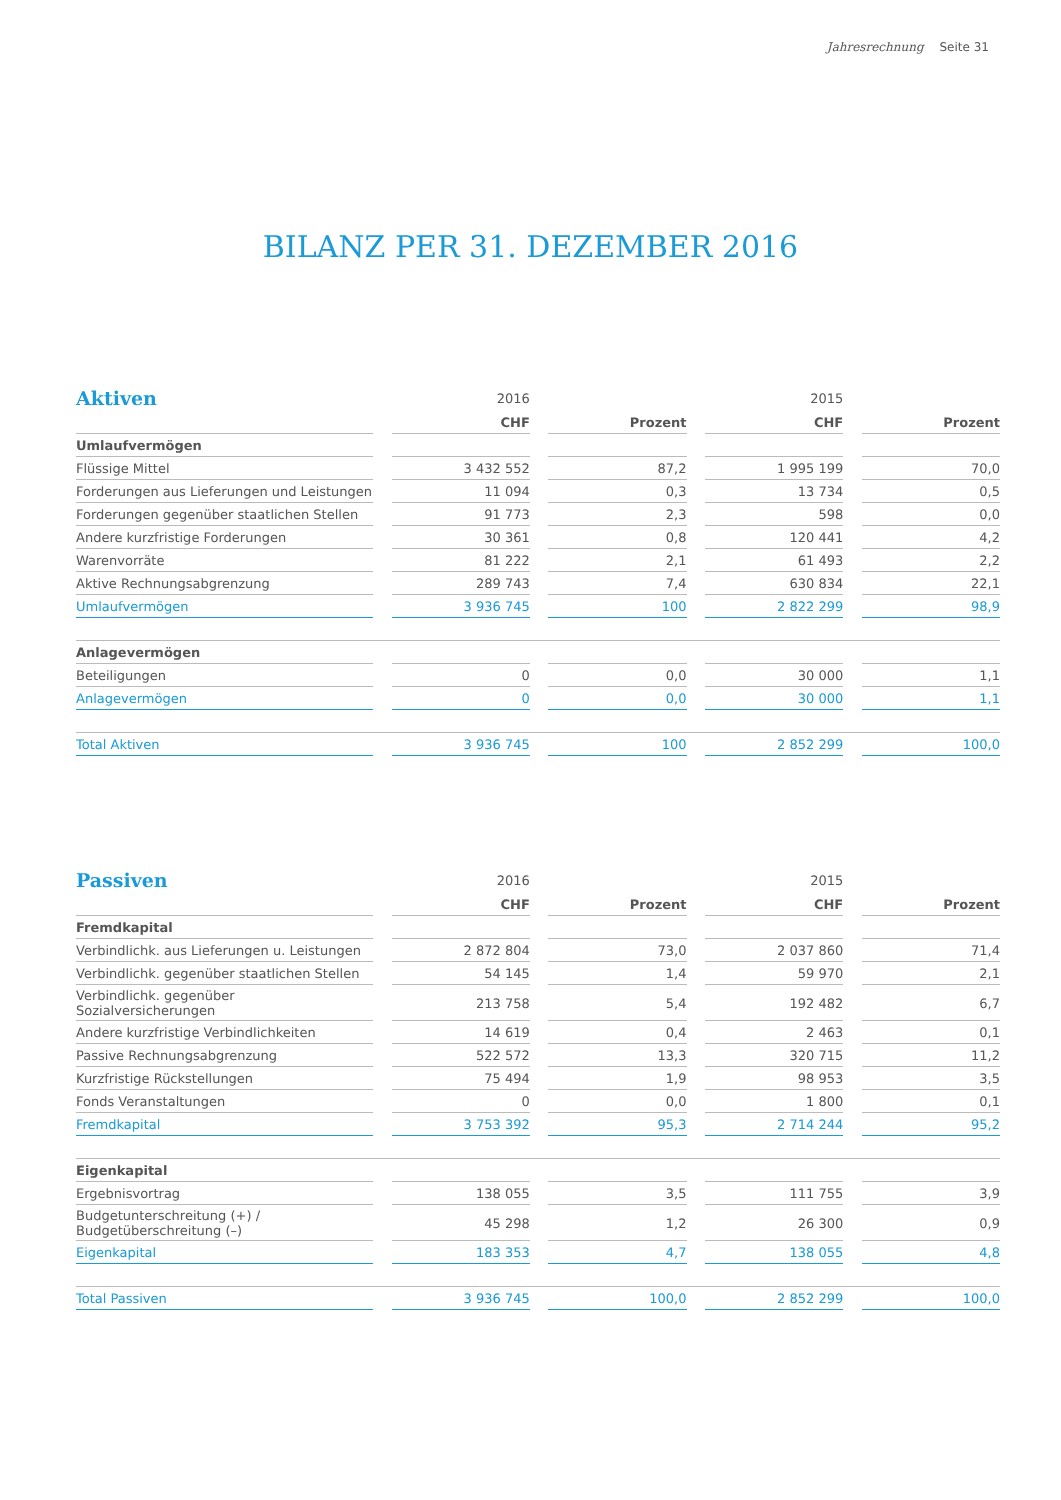Jahresrechnung Seite 31
BILANZ PER 31. DEZEMBER 2016
| Aktiven | | 2016 | | | | 2015 | | |
| --- | --- | --- | --- | --- | --- | --- | --- | --- |
| | | CHF | | Prozent | | CHF | | Prozent |
| Umlaufvermögen | | | | | | | | |
| Flüssige Mittel | | 3 432 552 | | 87,2 | | 1 995 199 | | 70,0 |
| Forderungen aus Lieferungen und Leistungen | | 11 094 | | 0,3 | | 13 734 | | 0,5 |
| Forderungen gegenüber staatlichen Stellen | | 91 773 | | 2,3 | | 598 | | 0,0 |
| Andere kurzfristige Forderungen | | 30 361 | | 0,8 | | 120 441 | | 4,2 |
| Warenvorräte | | 81 222 | | 2,1 | | 61 493 | | 2,2 |
| Aktive Rechnungsabgrenzung | | 289 743 | | 7,4 | | 630 834 | | 22,1 |
| Umlaufvermögen | | 3 936 745 | | 100 | | 2 822 299 | | 98,9 |
| Anlagevermögen | | | | | | | | |
| Beteiligungen | | 0 | | 0,0 | | 30 000 | | 1,1 |
| Anlagevermögen | | 0 | | 0,0 | | 30 000 | | 1,1 |
| Total Aktiven | | 3 936 745 | | 100 | | 2 852 299 | | 100,0 |
| Passiven | | 2016 | | | | 2015 | | |
| --- | --- | --- | --- | --- | --- | --- | --- | --- |
| | | CHF | | Prozent | | CHF | | Prozent |
| Fremdkapital | | | | | | | | |
| Verbindlichk. aus Lieferungen u. Leistungen | | 2 872 804 | | 73,0 | | 2 037 860 | | 71,4 |
| Verbindlichk. gegenüber staatlichen Stellen | | 54 145 | | 1,4 | | 59 970 | | 2,1 |
| Verbindlichk. gegenüber Sozialversicherungen | | 213 758 | | 5,4 | | 192 482 | | 6,7 |
| Andere kurzfristige Verbindlichkeiten | | 14 619 | | 0,4 | | 2 463 | | 0,1 |
| Passive Rechnungsabgrenzung | | 522 572 | | 13,3 | | 320 715 | | 11,2 |
| Kurzfristige Rückstellungen | | 75 494 | | 1,9 | | 98 953 | | 3,5 |
| Fonds Veranstaltungen | | 0 | | 0,0 | | 1 800 | | 0,1 |
| Fremdkapital | | 3 753 392 | | 95,3 | | 2 714 244 | | 95,2 |
| Eigenkapital | | | | | | | | |
| Ergebnisvortrag | | 138 055 | | 3,5 | | 111 755 | | 3,9 |
| Budgetunterschreitung (+) / Budgetüberschreitung (–) | | 45 298 | | 1,2 | | 26 300 | | 0,9 |
| Eigenkapital | | 183 353 | | 4,7 | | 138 055 | | 4,8 |
| Total Passiven | | 3 936 745 | | 100,0 | | 2 852 299 | | 100,0 |